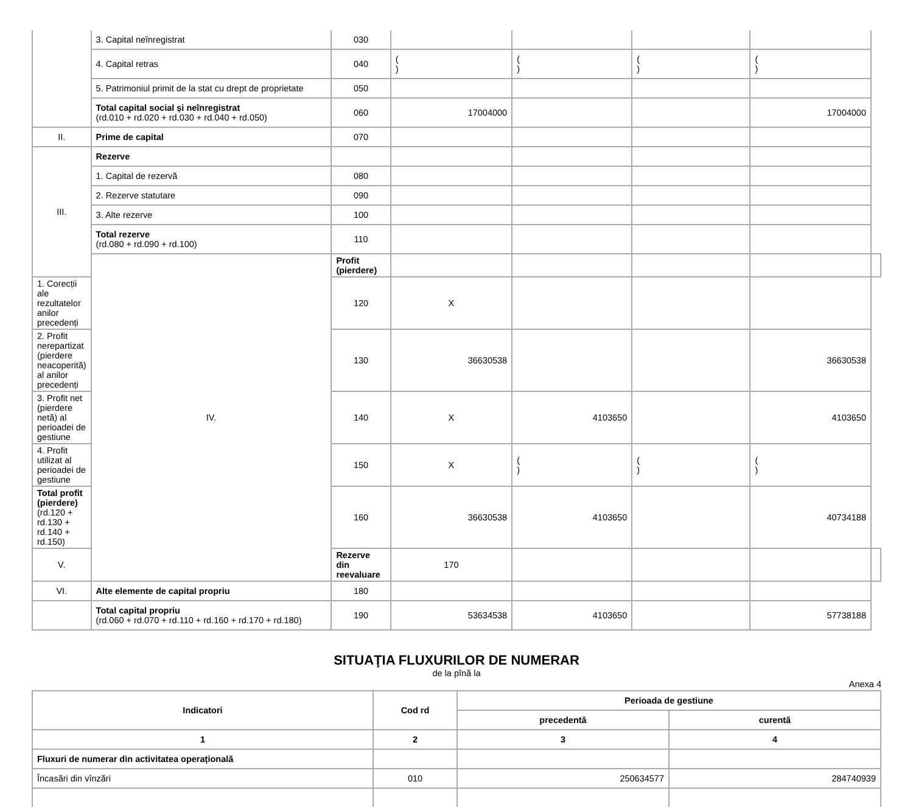| | 3. Capital neînregistrat | 030 | | | | | |
| | 4. Capital retras | 040 | ( ) | ( ) | ( ) | ( ) | |
| | 5. Patrimoniul primit de la stat cu drept de proprietate | 050 | | | | | |
| | Total capital social și neînregistrat (rd.010 + rd.020 + rd.030 + rd.040 + rd.050) | 060 | 17004000 | | | 17004000 | |
| II. | Prime de capital | 070 | | | | | |
| III. | Rezerve | | | | | | |
| | 1. Capital de rezervă | 080 | | | | | |
| | 2. Rezerve statutare | 090 | | | | | |
| | 3. Alte rezerve | 100 | | | | | |
| | Total rezerve (rd.080 + rd.090 + rd.100) | 110 | | | | | |
| | IV. | Profit (pierdere) | | | | | |
| 1. Corecții ale rezultatelor anilor precedenți | | 120 | X | | | | |
| 2. Profit nerepartizat (pierdere neacoperită) al anilor precedenți | | 130 | 36630538 | | | 36630538 | |
| 3. Profit net (pierdere netă) al perioadei de gestiune | | 140 | X | 4103650 | | 4103650 | |
| 4. Profit utilizat al perioadei de gestiune | | 150 | X | ( ) | ( ) | ( ) | |
| Total profit (pierdere) (rd.120 + rd.130 + rd.140 + rd.150) | | 160 | 36630538 | 4103650 | | 40734188 | |
| V. | | Rezerve din reevaluare | 170 | | | | |
| VI. | Alte elemente de capital propriu | 180 | | | | | |
| | Total capital propriu (rd.060 + rd.070 + rd.110 + rd.160 + rd.170 + rd.180) | 190 | 53634538 | 4103650 | | 57738188 | |
SITUAŢIA FLUXURILOR DE NUMERAR
de la pînă la
Anexa 4
| Indicatori | Cod rd | Perioada de gestiune | |
| --- | --- | --- | --- |
| | | precedentă | curentă |
| 1 | 2 | 3 | 4 |
| Fluxuri de numerar din activitatea operațională | | | |
| Încasări din vînzări | 010 | 250634577 | 284740939 |